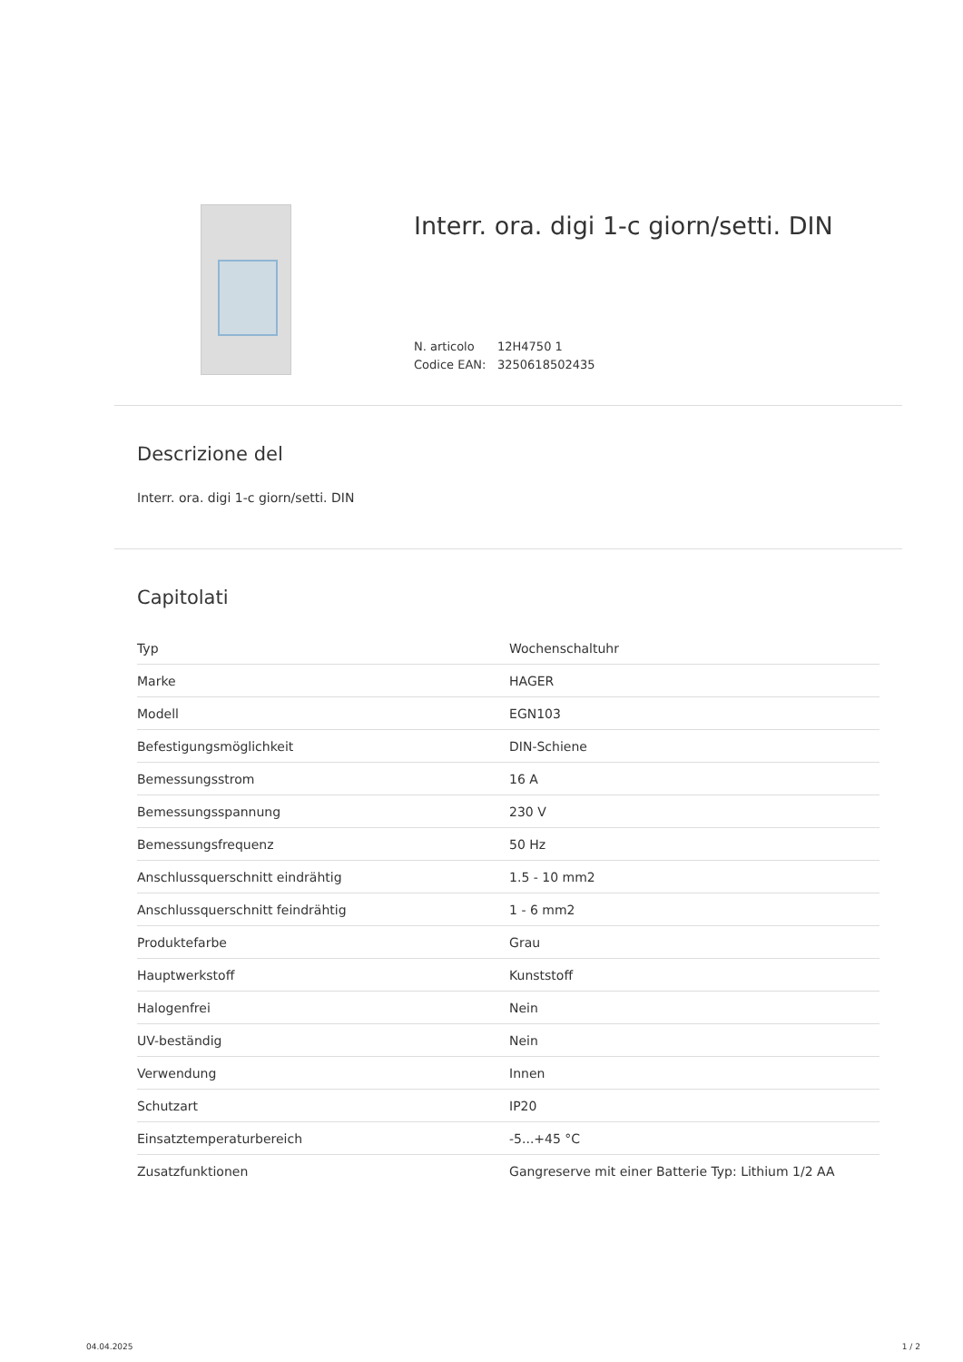Interr. ora. digi 1-c giorn/setti. DIN
N. articolo 12H4750 1
Codice EAN: 3250618502435
Descrizione del
Interr. ora. digi 1-c giorn/setti. DIN
Capitolati
| Typ | Wochenschaltuhr |
| Marke | HAGER |
| Modell | EGN103 |
| Befestigungsmöglichkeit | DIN-Schiene |
| Bemessungsstrom | 16 A |
| Bemessungsspannung | 230 V |
| Bemessungsfrequenz | 50 Hz |
| Anschlussquerschnitt eindrähtig | 1.5 - 10 mm2 |
| Anschlussquerschnitt feindrähtig | 1 - 6 mm2 |
| Produktefarbe | Grau |
| Hauptwerkstoff | Kunststoff |
| Halogenfrei | Nein |
| UV-beständig | Nein |
| Verwendung | Innen |
| Schutzart | IP20 |
| Einsatztemperaturbereich | -5...+45 °C |
| Zusatzfunktionen | Gangreserve mit einer Batterie Typ: Lithium 1/2 AA |
04.04.2025 1 / 2